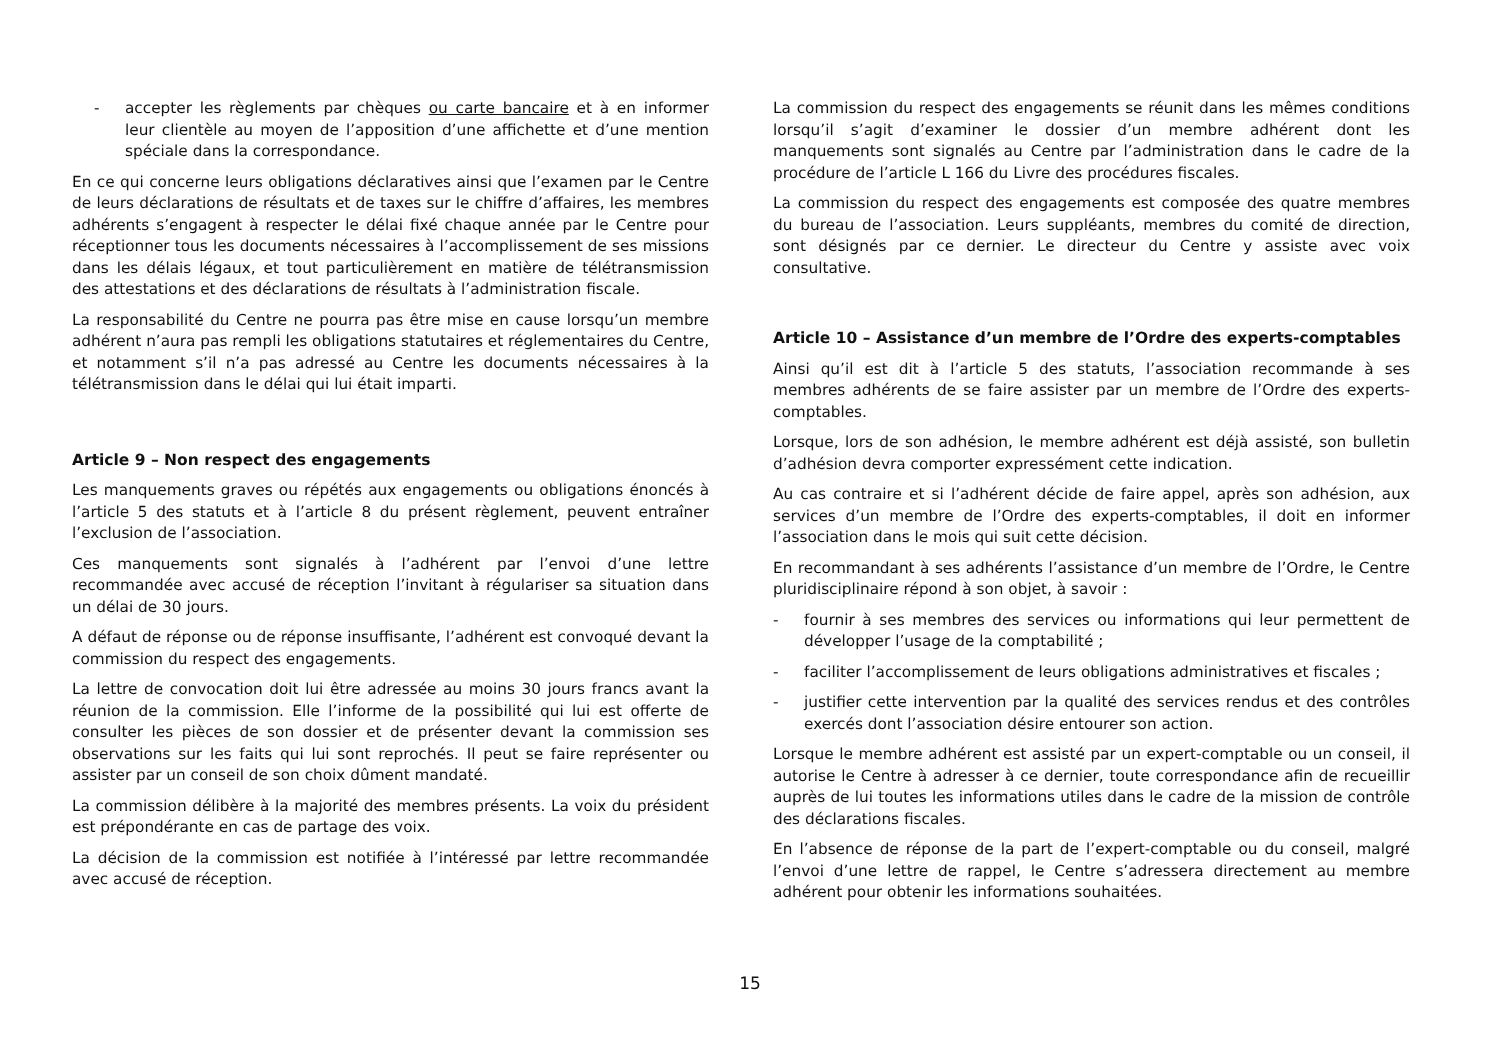- accepter les règlements par chèques ou carte bancaire et à en informer leur clientèle au moyen de l’apposition d’une affichette et d’une mention spéciale dans la correspondance.
En ce qui concerne leurs obligations déclaratives ainsi que l’examen par le Centre de leurs déclarations de résultats et de taxes sur le chiffre d’affaires, les membres adhérents s’engagent à respecter le délai fixé chaque année par le Centre pour réceptionner tous les documents nécessaires à l’accomplissement de ses missions dans les délais légaux, et tout particulièrement en matière de télétransmission des attestations et des déclarations de résultats à l’administration fiscale.
La responsabilité du Centre ne pourra pas être mise en cause lorsqu’un membre adhérent n’aura pas rempli les obligations statutaires et réglementaires du Centre, et notamment s’il n’a pas adressé au Centre les documents nécessaires à la télétransmission dans le délai qui lui était imparti.
Article 9 – Non respect des engagements
Les manquements graves ou répétés aux engagements ou obligations énoncés à l’article 5 des statuts et à l’article 8 du présent règlement, peuvent entraîner l’exclusion de l’association.
Ces manquements sont signalés à l’adhérent par l’envoi d’une lettre recommandée avec accusé de réception l’invitant à régulariser sa situation dans un délai de 30 jours.
A défaut de réponse ou de réponse insuffisante, l’adhérent est convoqué devant la commission du respect des engagements.
La lettre de convocation doit lui être adressée au moins 30 jours francs avant la réunion de la commission. Elle l’informe de la possibilité qui lui est offerte de consulter les pièces de son dossier et de présenter devant la commission ses observations sur les faits qui lui sont reprochés. Il peut se faire représenter ou assister par un conseil de son choix dûment mandaté.
La commission délibère à la majorité des membres présents. La voix du président est prépondérante en cas de partage des voix.
La décision de la commission est notifiée à l’intéressé par lettre recommandée avec accusé de réception.
La commission du respect des engagements se réunit dans les mêmes conditions lorsqu’il s’agit d’examiner le dossier d’un membre adhérent dont les manquements sont signalés au Centre par l’administration dans le cadre de la procédure de l’article L 166 du Livre des procédures fiscales.
La commission du respect des engagements est composée des quatre membres du bureau de l’association. Leurs suppléants, membres du comité de direction, sont désignés par ce dernier. Le directeur du Centre y assiste avec voix consultative.
Article 10 – Assistance d’un membre de l’Ordre des experts-comptables
Ainsi qu’il est dit à l’article 5 des statuts, l’association recommande à ses membres adhérents de se faire assister par un membre de l’Ordre des experts-comptables.
Lorsque, lors de son adhésion, le membre adhérent est déjà assisté, son bulletin d’adhésion devra comporter expressément cette indication.
Au cas contraire et si l’adhérent décide de faire appel, après son adhésion, aux services d’un membre de l’Ordre des experts-comptables, il doit en informer l’association dans le mois qui suit cette décision.
En recommandant à ses adhérents l’assistance d’un membre de l’Ordre, le Centre pluridisciplinaire répond à son objet, à savoir :
- fournir à ses membres des services ou informations qui leur permettent de développer l’usage de la comptabilité ;
- faciliter l’accomplissement de leurs obligations administratives et fiscales ;
- justifier cette intervention par la qualité des services rendus et des contrôles exercés dont l’association désire entourer son action.
Lorsque le membre adhérent est assisté par un expert-comptable ou un conseil, il autorise le Centre à adresser à ce dernier, toute correspondance afin de recueillir auprès de lui toutes les informations utiles dans le cadre de la mission de contrôle des déclarations fiscales.
En l’absence de réponse de la part de l’expert-comptable ou du conseil, malgré l’envoi d’une lettre de rappel, le Centre s’adressera directement au membre adhérent pour obtenir les informations souhaitées.
15